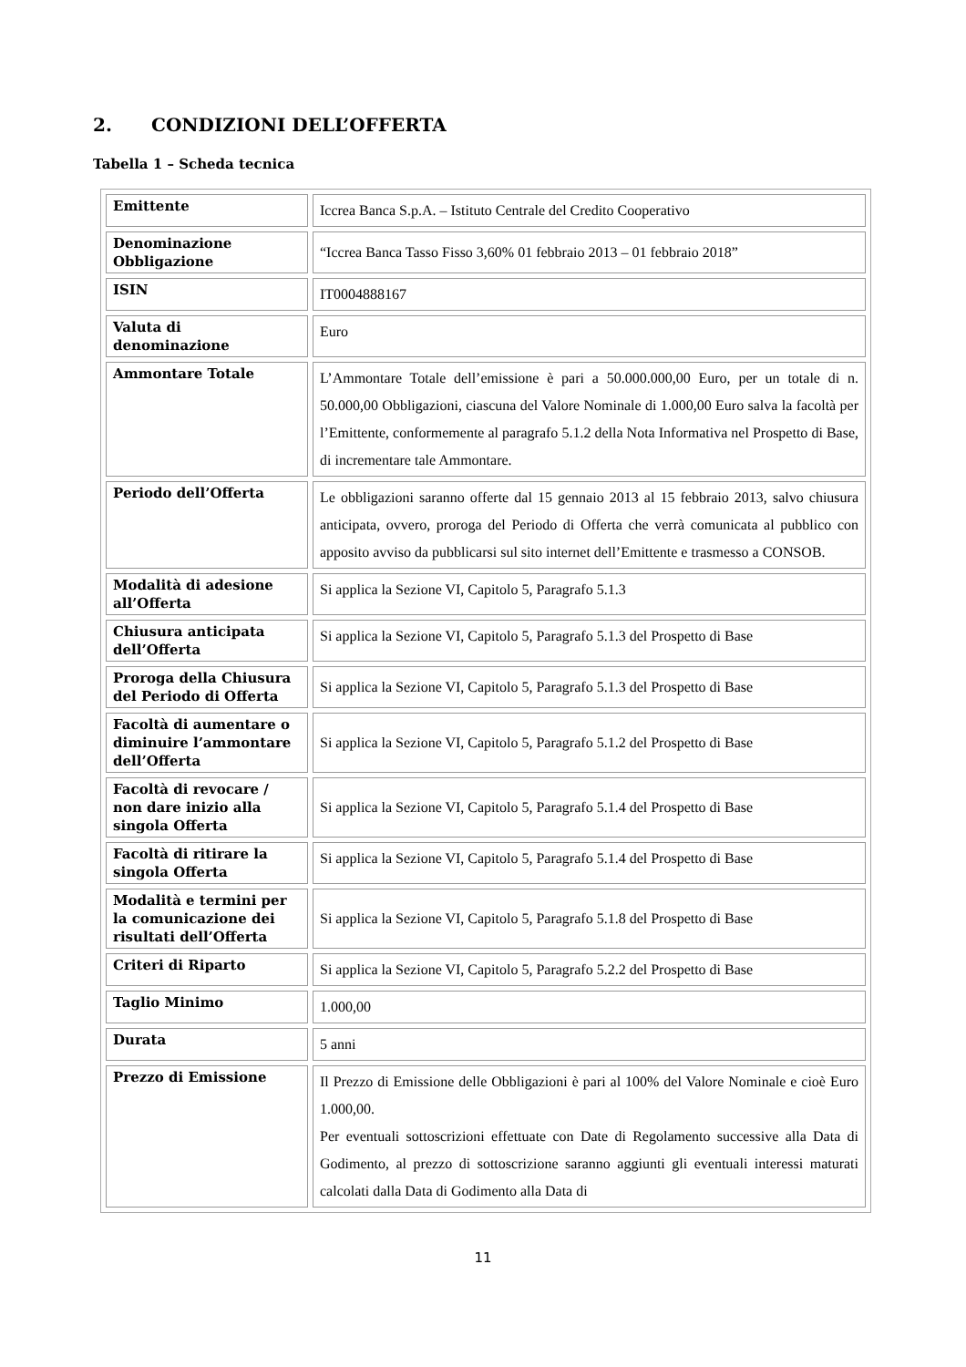2. CONDIZIONI DELL’OFFERTA
Tabella 1 – Scheda tecnica
| Emittente | Iccrea Banca S.p.A. – Istituto Centrale del Credito Cooperativo |
| Denominazione Obbligazione | “Iccrea Banca Tasso Fisso 3,60% 01 febbraio 2013 – 01 febbraio 2018” |
| ISIN | IT0004888167 |
| Valuta di denominazione | Euro |
| Ammontare Totale | L’Ammontare Totale dell’emissione è pari a 50.000.000,00 Euro, per un totale di n. 50.000,00 Obbligazioni, ciascuna del Valore Nominale di 1.000,00 Euro salva la facoltà per l’Emittente, conformemente al paragrafo 5.1.2 della Nota Informativa nel Prospetto di Base, di incrementare tale Ammontare. |
| Periodo dell’Offerta | Le obbligazioni saranno offerte dal 15 gennaio 2013 al 15 febbraio 2013, salvo chiusura anticipata, ovvero, proroga del Periodo di Offerta che verrà comunicata al pubblico con apposito avviso da pubblicarsi sul sito internet dell’Emittente e trasmesso a CONSOB. |
| Modalità di adesione all’Offerta | Si applica la Sezione VI, Capitolo 5, Paragrafo 5.1.3 |
| Chiusura anticipata dell’Offerta | Si applica la Sezione VI, Capitolo 5, Paragrafo 5.1.3 del Prospetto di Base |
| Proroga della Chiusura del Periodo di Offerta | Si applica la Sezione VI, Capitolo 5, Paragrafo 5.1.3 del Prospetto di Base |
| Facoltà di aumentare o diminuire l’ammontare dell’Offerta | Si applica la Sezione VI, Capitolo 5, Paragrafo 5.1.2 del Prospetto di Base |
| Facoltà di revocare / non dare inizio alla singola Offerta | Si applica la Sezione VI, Capitolo 5, Paragrafo 5.1.4 del Prospetto di Base |
| Facoltà di ritirare la singola Offerta | Si applica la Sezione VI, Capitolo 5, Paragrafo 5.1.4 del Prospetto di Base |
| Modalità e termini per la comunicazione dei risultati dell’Offerta | Si applica la Sezione VI, Capitolo 5, Paragrafo 5.1.8 del Prospetto di Base |
| Criteri di Riparto | Si applica la Sezione VI, Capitolo 5, Paragrafo 5.2.2 del Prospetto di Base |
| Taglio Minimo | 1.000,00 |
| Durata | 5 anni |
| Prezzo di Emissione | Il Prezzo di Emissione delle Obbligazioni è pari al 100% del Valore Nominale e cioè Euro 1.000,00. Per eventuali sottoscrizioni effettuate con Date di Regolamento successive alla Data di Godimento, al prezzo di sottoscrizione saranno aggiunti gli eventuali interessi maturati calcolati dalla Data di Godimento alla Data di |
11